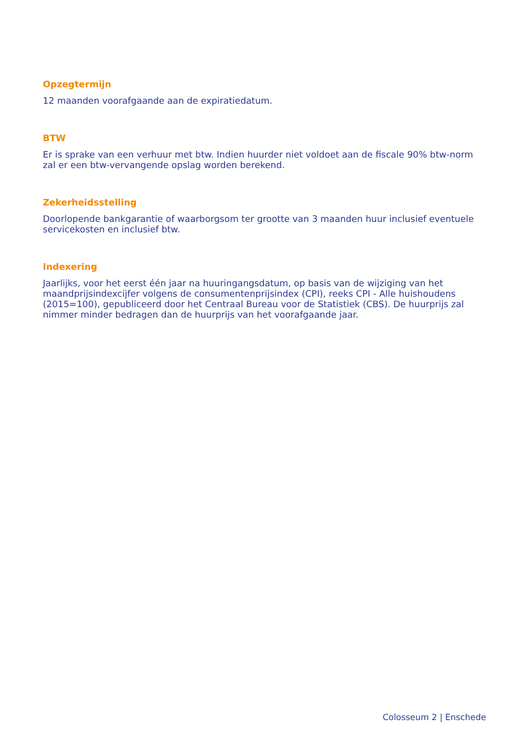Opzegtermijn
12 maanden voorafgaande aan de expiratiedatum.
BTW
Er is sprake van een verhuur met btw. Indien huurder niet voldoet aan de fiscale 90% btw-norm zal er een btw-vervangende opslag worden berekend.
Zekerheidsstelling
Doorlopende bankgarantie of waarborgsom ter grootte van 3 maanden huur inclusief eventuele servicekosten en inclusief btw.
Indexering
Jaarlijks, voor het eerst één jaar na huuringangsdatum, op basis van de wijziging van het maandprijsindexcijfer volgens de consumentenprijsindex (CPI), reeks CPI - Alle huishoudens (2015=100), gepubliceerd door het Centraal Bureau voor de Statistiek (CBS). De huurprijs zal nimmer minder bedragen dan de huurprijs van het voorafgaande jaar.
Colosseum 2 | Enschede